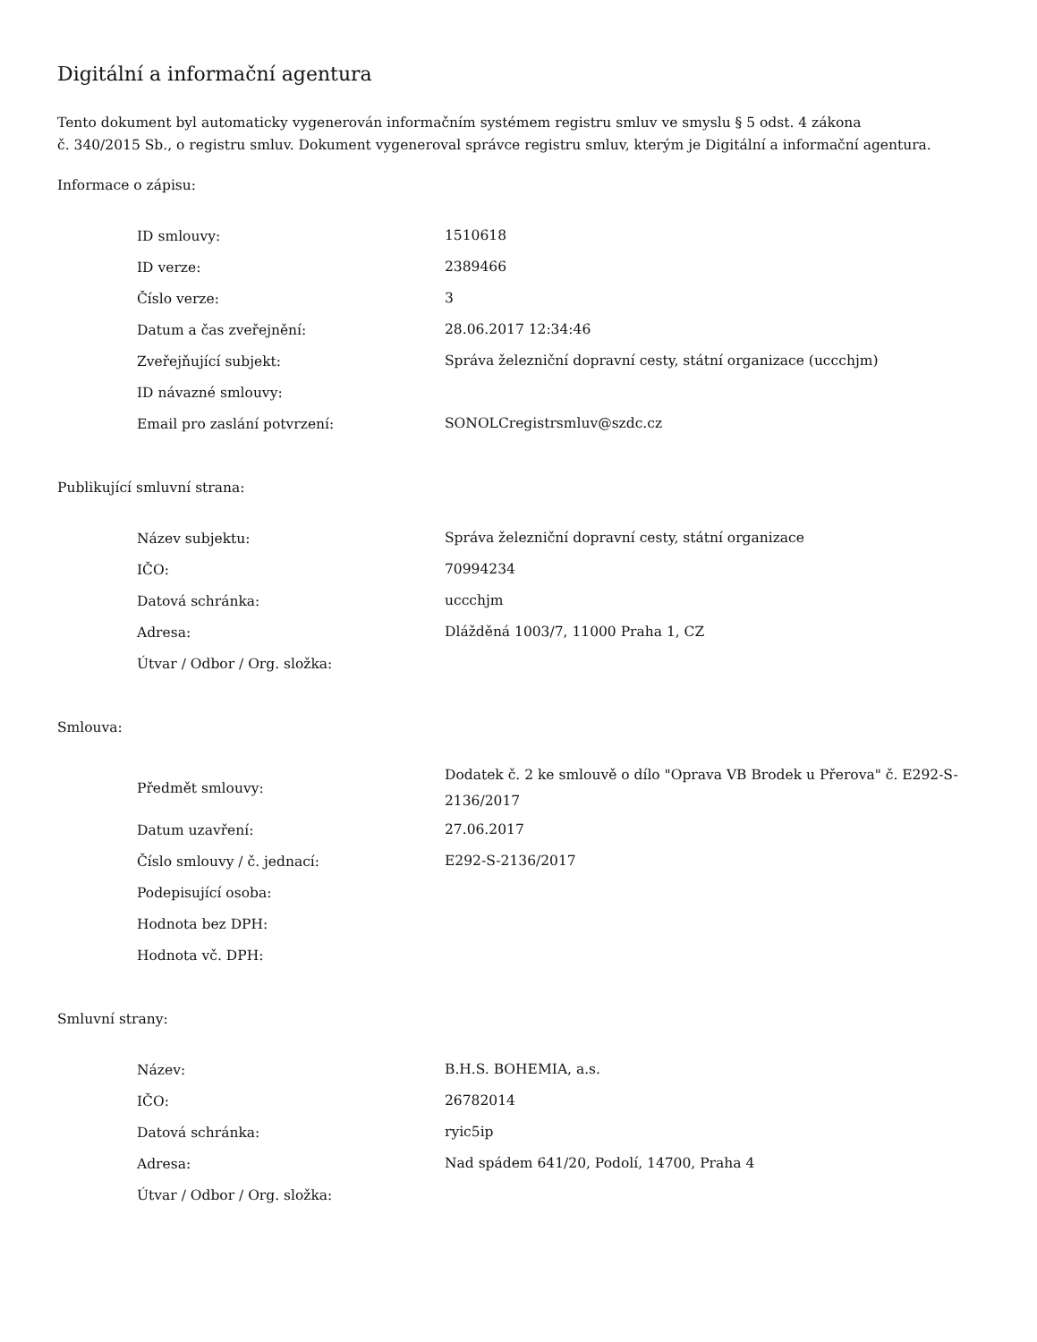Digitální a informační agentura
Tento dokument byl automaticky vygenerován informačním systémem registru smluv ve smyslu § 5 odst. 4 zákona
č. 340/2015 Sb., o registru smluv. Dokument vygeneroval správce registru smluv, kterým je Digitální a informační agentura.
Informace o zápisu:
| ID smlouvy: | 1510618 |
| ID verze: | 2389466 |
| Číslo verze: | 3 |
| Datum a čas zveřejnění: | 28.06.2017 12:34:46 |
| Zveřejňující subjekt: | Správa železniční dopravní cesty, státní organizace (uccchjm) |
| ID návazné smlouvy: | |
| Email pro zaslání potvrzení: | SONOLCregistrsmluv@szdc.cz |
Publikující smluvní strana:
| Název subjektu: | Správa železniční dopravní cesty, státní organizace |
| IČO: | 70994234 |
| Datová schránka: | uccchjm |
| Adresa: | Dlážděná 1003/7, 11000 Praha 1, CZ |
| Útvar / Odbor / Org. složka: | |
Smlouva:
| Předmět smlouvy: | Dodatek č. 2 ke smlouvě o dílo "Oprava VB Brodek u Přerova" č. E292-S-2136/2017 |
| Datum uzavření: | 27.06.2017 |
| Číslo smlouvy / č. jednací: | E292-S-2136/2017 |
| Podepisující osoba: | |
| Hodnota bez DPH: | |
| Hodnota vč. DPH: | |
Smluvní strany:
| Název: | B.H.S. BOHEMIA, a.s. |
| IČO: | 26782014 |
| Datová schránka: | ryic5ip |
| Adresa: | Nad spádem 641/20, Podolí, 14700, Praha 4 |
| Útvar / Odbor / Org. složka: | |